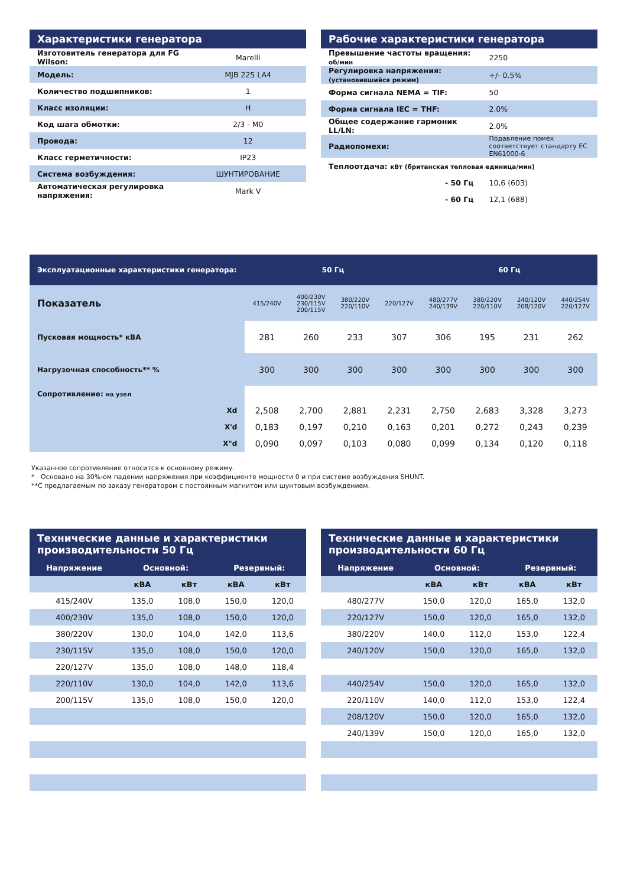Характеристики генератора
| Изготовитель генератора для FG Wilson: | Marelli |
| Модель: | MJB 225 LA4 |
| Количество подшипников: | 1 |
| Класс изоляции: | H |
| Код шага обмотки: | 2/3 - M0 |
| Провода: | 12 |
| Класс герметичности: | IP23 |
| Система возбуждения: | ШУНТИРОВАНИЕ |
| Автоматическая регулировка напряжения: | Mark V |
Рабочие характеристики генератора
| Превышение частоты вращения: об/мин | 2250 |
| Регулировка напряжения: (установившийся режим) | +/- 0.5% |
| Форма сигнала NEMA = TIF: | 50 |
| Форма сигнала IEC = THF: | 2.0% |
| Общее содержание гармоник LL/LN: | 2.0% |
| Радиопомехи: | Подавление помех соответствует стандарту EC EN61000-6 |
| Теплоотдача: кВт (британская тепловая единица/мин) | |
| - 50 Гц | 10,6 (603) |
| - 60 Гц | 12,1 (688) |
| Эксплуатационные характеристики генератора: | 50 Гц | | | | 60 Гц | | | |
| --- | --- | --- | --- | --- | --- | --- | --- | --- |
| Показатель | 415/240V | 400/230V 230/115V 200/115V | 380/220V 220/110V | 220/127V | 480/277V 240/139V | 380/220V 220/110V | 240/120V 208/120V | 440/254V 220/127V |
| Пусковая мощность* кВА | 281 | 260 | 233 | 307 | 306 | 195 | 231 | 262 |
| Нагрузочная способность** % | 300 | 300 | 300 | 300 | 300 | 300 | 300 | 300 |
| Сопротивление: на узел | | | | | | | | |
| Xd | 2,508 | 2,700 | 2,881 | 2,231 | 2,750 | 2,683 | 3,328 | 3,273 |
| X'd | 0,183 | 0,197 | 0,210 | 0,163 | 0,201 | 0,272 | 0,243 | 0,239 |
| X"d | 0,090 | 0,097 | 0,103 | 0,080 | 0,099 | 0,134 | 0,120 | 0,118 |
Указанное сопротивление относится к основному режиму.
* Основано на 30%-ом падении напряжения при коэффициенте мощности 0 и при системе возбуждения SHUNT.
**С предлагаемым по заказу генератором с постоянным магнитом или шунтовым возбуждением.
Технические данные и характеристики производительности 50 Гц
| Напряжение | Основной: | | Резервный: | |
| --- | --- | --- | --- | --- |
| | кВА | кВт | кВА | кВт |
| 415/240V | 135,0 | 108,0 | 150,0 | 120,0 |
| 400/230V | 135,0 | 108,0 | 150,0 | 120,0 |
| 380/220V | 130,0 | 104,0 | 142,0 | 113,6 |
| 230/115V | 135,0 | 108,0 | 150,0 | 120,0 |
| 220/127V | 135,0 | 108,0 | 148,0 | 118,4 |
| 220/110V | 130,0 | 104,0 | 142,0 | 113,6 |
| 200/115V | 135,0 | 108,0 | 150,0 | 120,0 |
Технические данные и характеристики производительности 60 Гц
| Напряжение | Основной: | | Резервный: | |
| --- | --- | --- | --- | --- |
| | кВА | кВт | кВА | кВт |
| 480/277V | 150,0 | 120,0 | 165,0 | 132,0 |
| 220/127V | 150,0 | 120,0 | 165,0 | 132,0 |
| 380/220V | 140,0 | 112,0 | 153,0 | 122,4 |
| 240/120V | 150,0 | 120,0 | 165,0 | 132,0 |
| 440/254V | 150,0 | 120,0 | 165,0 | 132,0 |
| 220/110V | 140,0 | 112,0 | 153,0 | 122,4 |
| 208/120V | 150,0 | 120,0 | 165,0 | 132,0 |
| 240/139V | 150,0 | 120,0 | 165,0 | 132,0 |